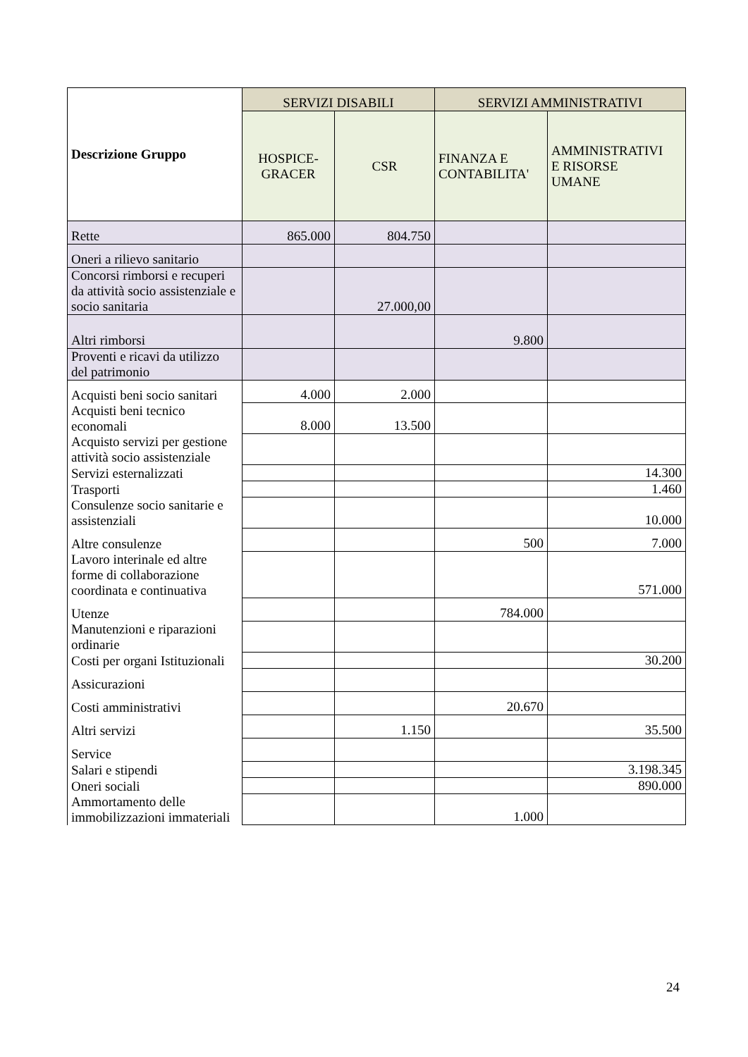| Descrizione Gruppo | SERVIZI DISABILI | | SERVIZI AMMINISTRATIVI | |
| --- | --- | --- | --- | --- |
| | HOSPICE- GRACER | CSR | FINANZA E CONTABILITA' | AMMINISTRATIVI E RISORSE UMANE |
| Rette | 865.000 | 804.750 | | |
| Oneri a rilievo sanitario | | | | |
| Concorsi rimborsi e recuperi da attività socio assistenziale e socio sanitaria | | 27.000,00 | | |
| Altri rimborsi | | | 9.800 | |
| Proventi e ricavi da utilizzo del patrimonio | | | | |
| Acquisti beni socio sanitari | 4.000 | 2.000 | | |
| Acquisti beni tecnico economali | 8.000 | 13.500 | | |
| Acquisto servizi per gestione attività socio assistenziale | | | | |
| Servizi esternalizzati | | | | 14.300 |
| Trasporti | | | | 1.460 |
| Consulenze socio sanitarie e assistenziali | | | | 10.000 |
| Altre consulenze | | | 500 | 7.000 |
| Lavoro interinale ed altre forme di collaborazione coordinata e continuativa | | | | 571.000 |
| Utenze | | | 784.000 | |
| Manutenzioni e riparazioni ordinarie | | | | |
| Costi per organi Istituzionali | | | | 30.200 |
| Assicurazioni | | | | |
| Costi amministrativi | | | 20.670 | |
| Altri servizi | | 1.150 | | 35.500 |
| Service | | | | |
| Salari e stipendi | | | | 3.198.345 |
| Oneri sociali | | | | 890.000 |
| Ammortamento delle immobilizzazioni immateriali | | | 1.000 | |
24